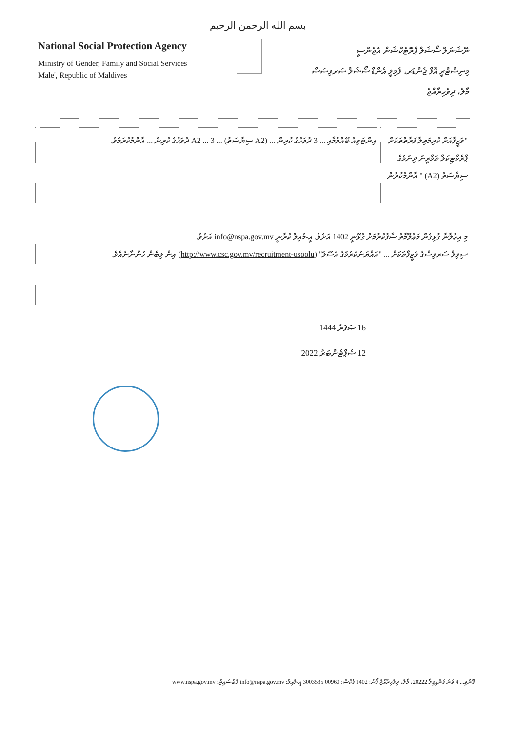بسم الله الرحمن الرحيم
National Social Protection Agency
Ministry of Gender, Family and Social Services
Male', Republic of Maldives
ނޭޝަނަލް ސޯޝަލް ޕްރޮޓެކްޝަން އެޖެންސީ
މިނިސްޓްރީ އޮފް ޖެންޑަރ، ފެމިލީ އެންޑް ސޯޝަލް ސަރވިސަސް
މާލެ، ދިވެހިރާއްޖެ
| "ވަޒީފާއަށް ކުރިމަތިލާ ފަރާތްތަކަށް ޕްރެކްޓިކަލް ތަމްރީނު ދިނުމުގެ ސިޔާސަތު (A2) " އާންމުކުރުން | އިންޓަވިއު ބޭއްވުމާއި ... 3 ދުވަހުގެ ކުރިން ... (A2 ސިޔާސަތު) ... A2 ... 3 ދުވަހުގެ ކުރިން ... އާންމުކުރަމެވެ. |
| މި އިޢުލާނާ ގުޅިގެން މަޢުލޫމާތު ސާފުކުރުމަށް ގުޅޭނީ 1402 އަށެވެ. އީ-މެއިލް ކުރާނީ info@nspa.gov.mv އަށެވެ. ސިވިލް ސަރވިސްގެ ވަޒީފާތަކަށް ... "އައްޔަނުކުރުމުގެ އުސޫލު" ( http://www.csc.gov.mv/recruitment-usoolu ) އިން ލިބެން ހުންނާނެއެވެ. | |
16 ޞަފަރު 1444
12 ސެޕްޓެންބަރު 2022
ފޮނުވި... 4 ވަނަ ފަންގިފިލާ 20222، މާލެ، ދިވެހިރާއްޖެ ފޯނު: 1402 ފެކްސް: 00960 3003535 އީ-މެއިލް: info@nspa.gov.mv ވެބްސައިޓް: www.nspa.gov.mv